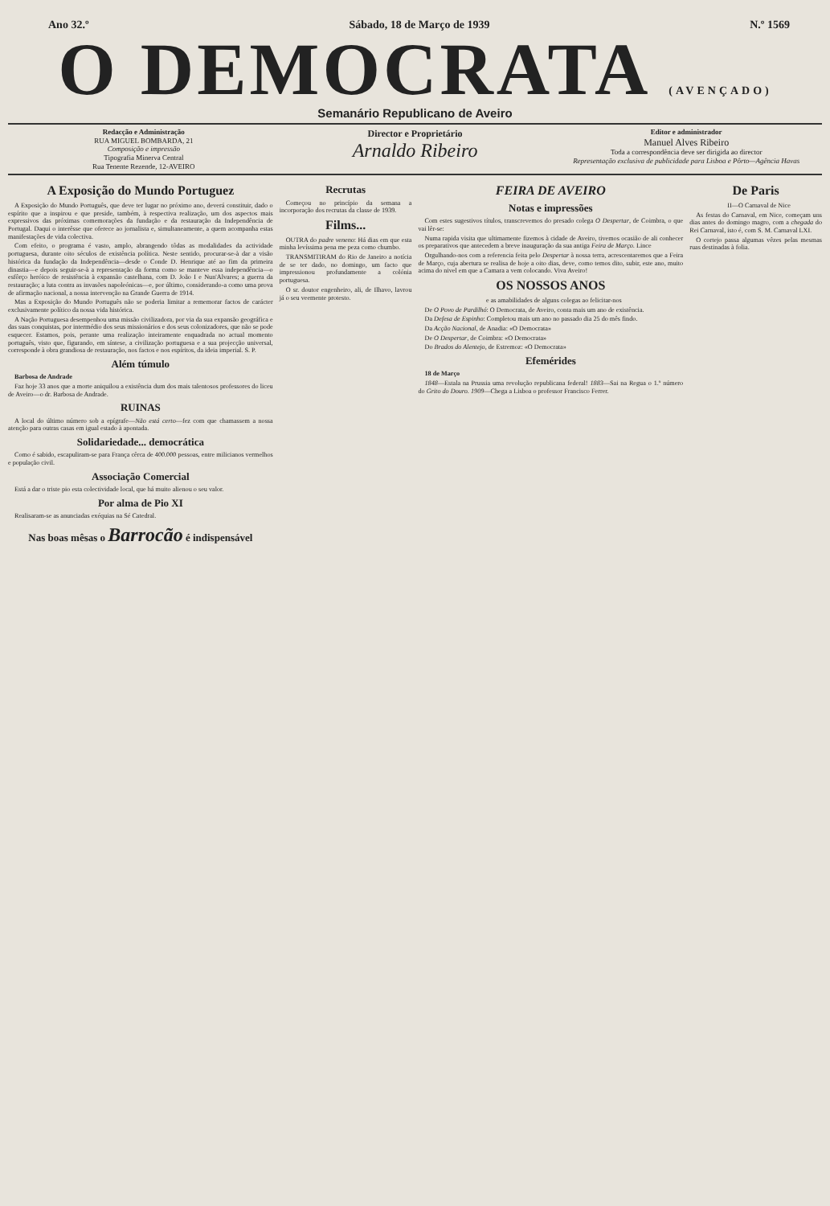Ano 32.º Sábado, 18 de Março de 1939 N.º 1569
O DEMOCRATA (AVENÇADO)
Semanário Republicano de Aveiro
Redacção e Administração
RUA MIGUEL BOMBARDA, 21
Composição e impressão
Tipografia Minerva Central
Rua Tenente Rezende, 12-AVEIRO
Director e Proprietário
Arnaldo Ribeiro
Editor e administrador
Manuel Alves Ribeiro
Toda a correspondência deve ser dirigida ao director
Representação exclusiva de publicidade para Lisboa e Pôrto—Agência Havas
A Exposição do Mundo Portuguez
A Exposição do Mundo Português, que deve ter lugar no próximo ano, deverá constituir, dado o espírito que a inspirou e que preside, também, à respectiva realização, um dos aspectos mais expressivos das próximas comemorações da fundação e da restauração da Independência de Portugal. Daqui o interêsse que oferece ao jornalista e, simultaneamente, a quem acompanha estas manifestações de vida colectiva.
Com efeito, o programa é vasto, amplo, abrangendo tôdas as modalidades da actividade portuguesa, durante oito séculos de existência política. Neste sentido, procurar-se-à dar a visão histórica da fundação da Independência—desde o Conde D. Henrique até ao fim da primeira dinastia—e depois seguir-se-à a representação da forma como se manteve essa independência—o esfôrço heróico de resistência à expansão castelhana, com D. João I e Nun'Alvares; a guerra da restauração; a luta contra as invasões napoleónicas—e, por último, considerando-a como uma prova de afirmação nacional, a nossa intervenção na Grande Guerra de 1914.
Mas a Exposição do Mundo Português não se poderia limitar a rememorar factos de carácter exclusivamente político da nossa vida histórica.
A Nação Portuguesa desempenhou uma missão civilizadora, por via da sua expansão geográfica e das suas conquistas, por intermédio dos seus missionários e dos seus colonizadores, que não se pode esquecer. Estamos, pois, perante uma realização inteiramente enquadrada no actual momento português, visto que, figurando, em síntese, a civilização portuguesa e a sua projecção universal, corresponde à obra grandiosa de restauração, nos factos e nos espíritos, da ideia imperial. S. P.
Além túmulo
Barbosa de Andrade
Faz hoje 33 anos que a morte aniquilou a existência dum dos mais talentosos professores do liceu de Aveiro—o dr. Barbosa de Andrade.
RUINAS
A local do último número sob a epígrafe—Não está certo—fez com que chamassem a nossa atenção para outras casas em igual estado à apontada.
Solidariedade... democrática
Como é sabido, escapuliram-se para França cêrca de 400.000 pessoas, entre milicianos vermelhos e população civil.
Associação Comercial
Está a dar o triste pio esta colectividade local, que há muito alienou o seu valor.
Por alma de Pio XI
Realisaram-se as anunciadas exéquias na Sé Catedral.
Nas boas mêsas o Barrocão é indispensável
Recrutas
Começou no princípio da semana a incorporação dos recrutas da classe de 1939.
Films...
OUTRA do padre veneno: Há dias em que esta minha levíssima pena me peza como chumbo.
TRANSMITIRAM do Rio de Janeiro a notícia de se ter dado, no domingo, um facto que impressionou profundamente a colónia portuguesa.
O sr. doutor engenheiro, ali, de Ilhavo, lavrou já o seu veemente protesto.
FEIRA DE AVEIRO
Notas e impressões
Com estes sugestivos títulos, transcrevemos do presado colega O Despertar, de Coimbra, o que vai lêr-se:
Numa rapida visita que ultimamente fizemos à cidade de Aveiro, tivemos ocasião de ali conhecer os preparativos que antecedem a breve inauguração da sua antiga Feira de Março. Lince
Orgulhando-nos com a referencia feita pelo Despertar à nossa terra, acrescentaremos que a Feira de Março, cuja abertura se realisa de hoje a oito dias, deve, como temos dito, subir, este ano, muito acima do nivel em que a Camara a vem colocando. Viva Aveiro!
OS NOSSOS ANOS
e as amabilidades de alguns colegas ao felicitar-nos
De O Povo de Pardilhó: O Democrata, de Aveiro, conta mais um ano de existência.
Da Defesa de Espinho: Completou mais um ano no passado dia 25 do mês findo.
Da Acção Nacional, de Anadia: «O Democrata»
De O Despertar, de Coimbra: «O Democrata»
Do Brados do Alentejo, de Estremoz: «O Democrata»
Efemérides
18 de Março
1848—Estala na Prussia uma revolução republicana federal! 1883—Sai na Regua o 1.º número do Grito do Douro. 1909—Chega a Lisboa o professor Francisco Ferrer.
De Paris
II—O Carnaval de Nice
As festas do Carnaval, em Nice, começam uns dias antes do domingo magro, com a chegada do Rei Carnaval, isto é, com S. M. Carnaval LXI.
O cortejo passa algumas vêzes pelas mesmas ruas destinadas à folia.